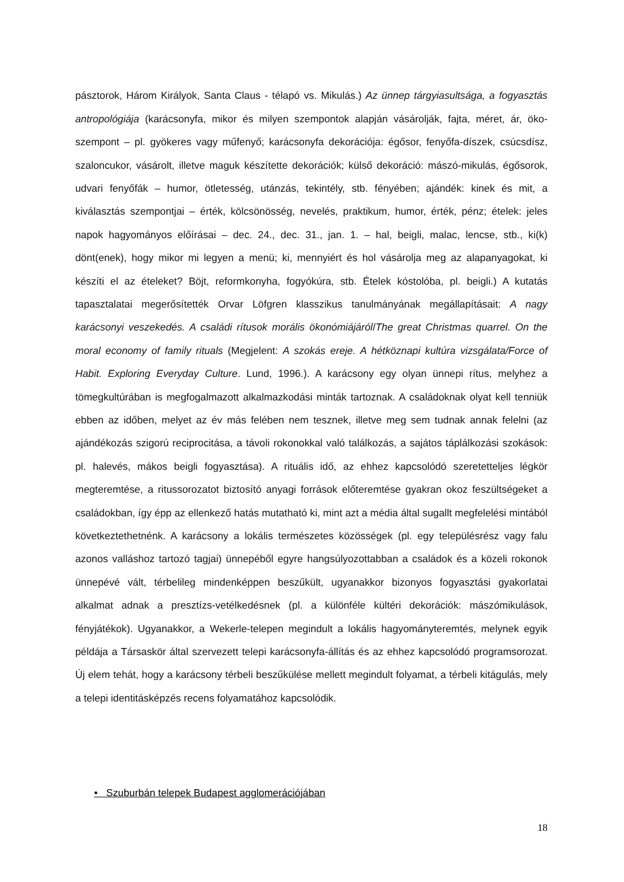pásztorok, Három Királyok, Santa Claus - télapó vs. Mikulás.) Az ünnep tárgyiasultsága, a fogyasztás antropológiája (karácsonyfa, mikor és milyen szempontok alapján vásárolják, fajta, méret, ár, öko-szempont – pl. gyökeres vagy műfenyő; karácsonyfa dekorációja: égősor, fenyőfa-díszek, csúcsdísz, szaloncukor, vásárolt, illetve maguk készítette dekorációk; külső dekoráció: mászó-mikulás, égősorok, udvari fenyőfák – humor, ötletesség, utánzás, tekintély, stb. fényében; ajándék: kinek és mit, a kiválasztás szempontjai – érték, kölcsönösség, nevelés, praktikum, humor, érték, pénz; ételek: jeles napok hagyományos előírásai – dec. 24., dec. 31., jan. 1. – hal, beigli, malac, lencse, stb., ki(k) dönt(enek), hogy mikor mi legyen a menü; ki, mennyiért és hol vásárolja meg az alapanyagokat, ki készíti el az ételeket? Böjt, reformkonyha, fogyókúra, stb. Ételek kóstolóba, pl. beigli.) A kutatás tapasztalatai megerősítették Orvar Löfgren klasszikus tanulmányának megállapításait: A nagy karácsonyi veszekedés. A családi rítusok morális ökonómiájáról/The great Christmas quarrel. On the moral economy of family rituals (Megjelent: A szokás ereje. A hétköznapi kultúra vizsgálata/Force of Habit. Exploring Everyday Culture. Lund, 1996.). A karácsony egy olyan ünnepi rítus, melyhez a tömegkultúrában is megfogalmazott alkalmazkodási minták tartoznak. A családoknak olyat kell tenniük ebben az időben, melyet az év más felében nem tesznek, illetve meg sem tudnak annak felelni (az ajándékozás szigorú reciprocitása, a távoli rokonokkal való találkozás, a sajátos táplálkozási szokások: pl. halevés, mákos beigli fogyasztása). A rituális idő, az ehhez kapcsolódó szeretetteljes légkör megteremtése, a ritussorozatot biztosító anyagi források előteremtése gyakran okoz feszültségeket a családokban, így épp az ellenkező hatás mutatható ki, mint azt a média által sugallt megfelelési mintából következtethetnénk. A karácsony a lokális természetes közösségek (pl. egy településrész vagy falu azonos valláshoz tartozó tagjai) ünnepéből egyre hangsúlyozottabban a családok és a közeli rokonok ünnepévé vált, térbelileg mindenképpen beszűkült, ugyanakkor bizonyos fogyasztási gyakorlatai alkalmat adnak a presztízs-vetélkedésnek (pl. a különféle kültéri dekorációk: mászómikulások, fényjátékok). Ugyanakkor, a Wekerle-telepen megindult a lokális hagyományteremtés, melynek egyik példája a Társaskör által szervezett telepi karácsonyfa-állítás és az ehhez kapcsolódó programsorozat. Új elem tehát, hogy a karácsony térbeli beszűkülése mellett megindult folyamat, a térbeli kitágulás, mely a telepi identitásképzés recens folyamatához kapcsolódik.
• Szuburbán telepek Budapest agglomerációjában
18